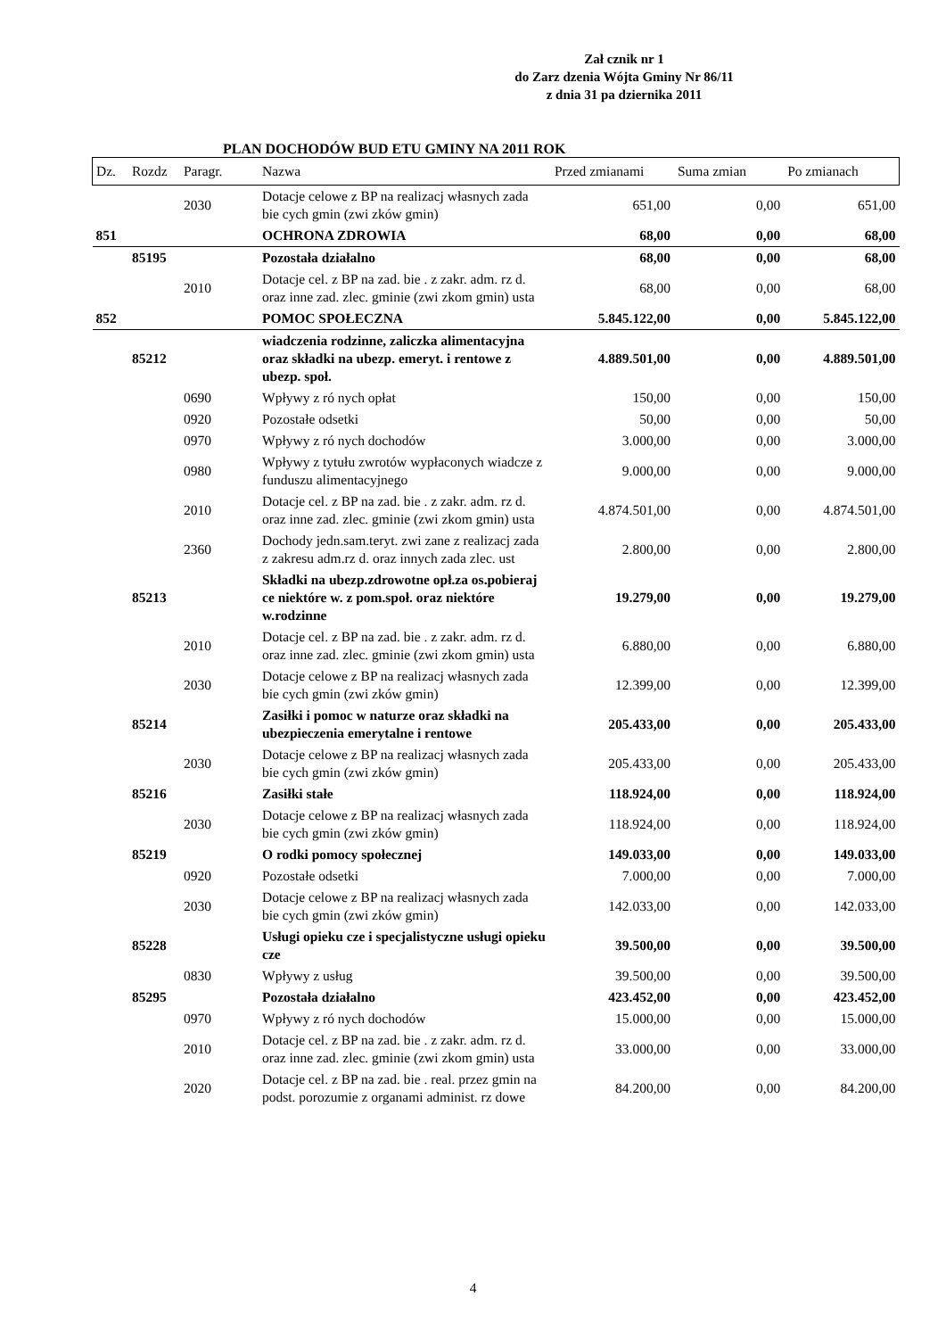Zał cznik nr 1
do Zarz dzenia Wójta Gminy Nr 86/11
z dnia 31 pa dziernika 2011
PLAN DOCHODÓW BUD ETU GMINY NA 2011 ROK
| Dz. | Rozdz | Paragr. | Nazwa | Przed zmianami | Suma zmian | Po zmianach |
| --- | --- | --- | --- | --- | --- | --- |
| | | 2030 | Dotacje celowe z BP na realizacj własnych zada bie cych gmin (zwi zków gmin) | 651,00 | 0,00 | 651,00 |
| 851 | | | OCHRONA ZDROWIA | 68,00 | 0,00 | 68,00 |
| | 85195 | | Pozostała działalno | 68,00 | 0,00 | 68,00 |
| | | 2010 | Dotacje cel. z BP na zad. bie . z zakr. adm. rz d. oraz inne zad. zlec. gminie (zwi zkom gmin) usta | 68,00 | 0,00 | 68,00 |
| 852 | | | POMOC SPOŁECZNA | 5.845.122,00 | 0,00 | 5.845.122,00 |
| | 85212 | | wiadczenia rodzinne, zaliczka alimentacyjna oraz składki na ubezp. emeryt. i rentowe z ubezp. społ. | 4.889.501,00 | 0,00 | 4.889.501,00 |
| | | 0690 | Wpływy z ró nych opłat | 150,00 | 0,00 | 150,00 |
| | | 0920 | Pozostałe odsetki | 50,00 | 0,00 | 50,00 |
| | | 0970 | Wpływy z ró nych dochodów | 3.000,00 | 0,00 | 3.000,00 |
| | | 0980 | Wpływy z tytułu zwrotów wypłaconych wiadcze z funduszu alimentacyjnego | 9.000,00 | 0,00 | 9.000,00 |
| | | 2010 | Dotacje cel. z BP na zad. bie . z zakr. adm. rz d. oraz inne zad. zlec. gminie (zwi zkom gmin) usta | 4.874.501,00 | 0,00 | 4.874.501,00 |
| | | 2360 | Dochody jedn.sam.teryt. zwi zane z realizacj zada z zakresu adm.rz d. oraz innych zada zlec. ust | 2.800,00 | 0,00 | 2.800,00 |
| | 85213 | | Składki na ubezp.zdrowotne opł.za os.pobieraj ce niektóre w. z pom.społ. oraz niektóre w.rodzinne | 19.279,00 | 0,00 | 19.279,00 |
| | | 2010 | Dotacje cel. z BP na zad. bie . z zakr. adm. rz d. oraz inne zad. zlec. gminie (zwi zkom gmin) usta | 6.880,00 | 0,00 | 6.880,00 |
| | | 2030 | Dotacje celowe z BP na realizacj własnych zada bie cych gmin (zwi zków gmin) | 12.399,00 | 0,00 | 12.399,00 |
| | 85214 | | Zasiłki i pomoc w naturze oraz składki na ubezpieczenia emerytalne i rentowe | 205.433,00 | 0,00 | 205.433,00 |
| | | 2030 | Dotacje celowe z BP na realizacj własnych zada bie cych gmin (zwi zków gmin) | 205.433,00 | 0,00 | 205.433,00 |
| | 85216 | | Zasiłki stałe | 118.924,00 | 0,00 | 118.924,00 |
| | | 2030 | Dotacje celowe z BP na realizacj własnych zada bie cych gmin (zwi zków gmin) | 118.924,00 | 0,00 | 118.924,00 |
| | 85219 | | O rodki pomocy społecznej | 149.033,00 | 0,00 | 149.033,00 |
| | | 0920 | Pozostałe odsetki | 7.000,00 | 0,00 | 7.000,00 |
| | | 2030 | Dotacje celowe z BP na realizacj własnych zada bie cych gmin (zwi zków gmin) | 142.033,00 | 0,00 | 142.033,00 |
| | 85228 | | Usługi opieku cze i specjalistyczne usługi opieku cze | 39.500,00 | 0,00 | 39.500,00 |
| | | 0830 | Wpływy z usług | 39.500,00 | 0,00 | 39.500,00 |
| | 85295 | | Pozostała działalno | 423.452,00 | 0,00 | 423.452,00 |
| | | 0970 | Wpływy z ró nych dochodów | 15.000,00 | 0,00 | 15.000,00 |
| | | 2010 | Dotacje cel. z BP na zad. bie . z zakr. adm. rz d. oraz inne zad. zlec. gminie (zwi zkom gmin) usta | 33.000,00 | 0,00 | 33.000,00 |
| | | 2020 | Dotacje cel. z BP na zad. bie . real. przez gmin na podst. porozumie z organami administ. rz dowe | 84.200,00 | 0,00 | 84.200,00 |
4